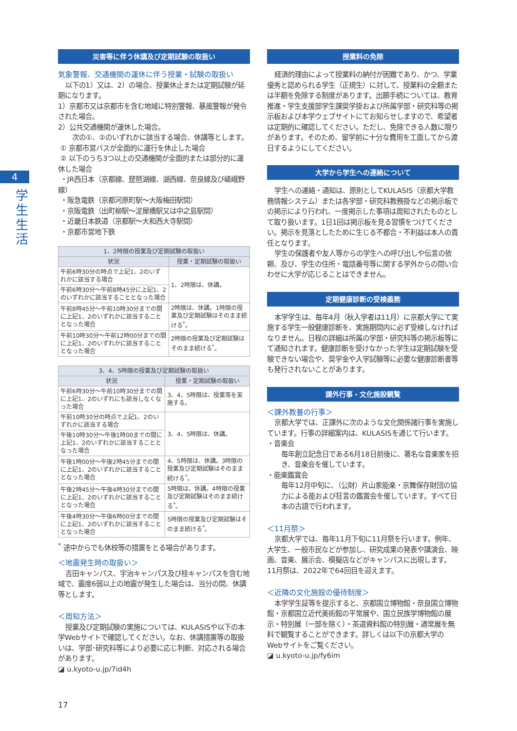4
学生生活
災害等に伴う休講及び定期試験の取扱い
気象警報、交通機関の運休に伴う授業・試験の取扱い
以下の1）又は、2）の場合、授業休止または定期試験が延期になります。
1）京都市又は京都市を含む地域に特別警報、暴風警報が発令された場合。
2）公共交通機関が運休した場合。
次の①、②のいずれかに該当する場合、休講等とします。
① 京都市営バスが全面的に運行を休止した場合
② 以下のうち3つ以上の交通機関が全面的または部分的に運休した場合
・JR西日本（京都線、琵琶湖線、湖西線、奈良線及び嵯峨野線）
・阪急電鉄（京都河原町駅～大阪梅田駅間）
・京阪電鉄（出町柳駅～淀屋橋駅又は中之島駅間）
・近畿日本鉄道（京都駅～大和西大寺駅間）
・京都市営地下鉄
| 1、2時限の授業及び定期試験の取扱い | |
| --- | --- |
| 状況 | 授業・定期試験の取扱い |
| 午前6時30分の時点で上記1、2のいずれかに該当する場合 | 1、2時限は、休講。 |
| 午前6時30分～午前8時45分に上記1、2のいずれかに該当することとなった場合 | |
| 午前8時45分～午前10時30分までの間に上記1、2のいずれかに該当することとなった場合 | 2時限は、休講。1時限の授業及び定期試験はそのまま続ける<sup>*</sup>。 |
| 午前10時30分～午前12時00分までの間に上記1、2のいずれかに該当することとなった場合 | 2時限の授業及び定期試験はそのまま続ける<sup>*</sup>。 |
| 3、4、5時限の授業及び定期試験の取扱い | |
| --- | --- |
| 状況 | 授業・定期試験の取扱い |
| 午前6時30分～午前10時30分までの間に上記1、2のいずれにも該当しなくなった場合 | 3、4、5時限は、授業等を実施する。 |
| 午前10時30分の時点で上記1、2のいずれかに該当する場合 | 3、4、5時限は、休講。 |
| 午後10時30分～午後1時00までの間に上記1、2のいずれかに該当することとなった場合 | |
| 午後1時00分～午後2時45分までの間に上記1、2のいずれかに該当することとなった場合 | 4、5時限は、休講。3時限の授業及び定期試験はそのまま続ける<sup>*</sup>。 |
| 午後2時45分～午後4時30分までの間に上記1、2のいずれかに該当することとなった場合 | 5時限は、休講。4時限の授業及び定期試験はそのまま続ける<sup>*</sup>。 |
| 午後4時30分～午後6時00分までの間に上記1、2のいずれかに該当することとなった場合 | 5時限の授業及び定期試験はそのまま続ける<sup>*</sup>。 |
<sup>*</sup> 途中からでも休校等の措置をとる場合があります。
＜地震発生時の取扱い＞
吉田キャンパス、宇治キャンパス及び桂キャンパスを含む地域で、震度6弱以上の地震が発生した場合は、当分の間、休講等とします。
＜周知方法＞
授業及び定期試験の実施については、KULASISや以下の本学Webサイトで確認してください。なお、休講措置等の取扱いは、学部･研究科等により必要に応じ判断、対応される場合があります。
◪ u.kyoto-u.jp/7id4h
授業料の免除
経済的理由によって授業料の納付が困難であり、かつ、学業優秀と認められる学生（正規生）に対して、授業料の全額または半額を免除する制度があります。出願手続については、教育推進・学生支援部学生課奨学掛および所属学部・研究科等の掲示板および本学ウェブサイトにてお知らせしますので、希望者は定期的に確認してください。ただし、免除できる人数に限りがあります。そのため、留学前に十分な費用を工面してから渡日するようにしてください。
大学から学生への連絡について
学生への連絡・通知は、原則としてKULASIS（京都大学教務情報システム）または各学部・研究科教務掛などの掲示板での掲示により行われ、一度掲示した事項は周知されたものとして取り扱います。1日1回は掲示板を見る習慣をつけてください。掲示を見落としたために生じる不都合・不利益は本人の責任となります。
学生の保護者や友人等からの学生への呼び出しや伝言の依頼、及び、学生の住所・電話番号等に関する学外からの問い合わせに大学が応じることはできません。
定期健康診断の受検義務
本学学生は、毎年4月（秋入学者は11月）に京都大学にて実施する学生一般健康診断を、実施期間内に必ず受検しなければなりません。日程の詳細は所属の学部・研究科等の掲示板等にて通知されます。健康診断を受けなかった学生は定期試験を受験できない場合や、奨学金や入学試験等に必要な健康診断書等も発行されないことがあります。
課外行事・文化施設観覧
＜課外教養の行事＞
京都大学では、正課外に次のような文化関係諸行事を実施しています。行事の詳細案内は、KULASISを通じて行います。
・音楽会
毎年創立記念日である6月18日前後に、著名な音楽家を招き、音楽会を催しています。
・能楽鑑賞会
毎年12月中旬に、（公財）片山家能楽・京舞保存財団の協力による能および狂言の鑑賞会を催しています。すべて日本の古語で行われます。
＜11月祭＞
京都大学では、毎年11月下旬に11月祭を行います。例年、大学生、一般市民などが参加し、研究成果の発表や講演会、映画、音楽、展示会、模擬店などがキャンパスに出現します。11月祭は、2022年で64回目を迎えます。
＜近隣の文化施設の優待制度＞
本学学生証等を提示すると、京都国立博物館・奈良国立博物館・京都国立近代美術館の平常展や、国立民族学博物館の展示・特別展（一部を除く）・茶道資料館の特別展・通常展を無料で観覧することができます。詳しくは以下の京都大学のWebサイトをご覧ください。
◪ u.kyoto-u.jp/fy6im
17